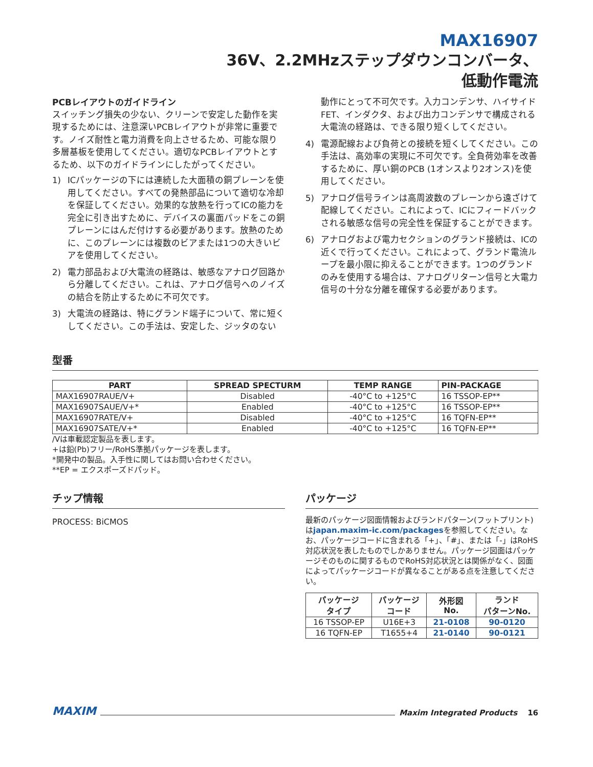MAX16907
36V、2.2MHzステップダウンコンバータ、
低動作電流
PCBレイアウトのガイドライン
スイッチング損失の少ない、クリーンで安定した動作を実現するためには、注意深いPCBレイアウトが非常に重要です。ノイズ耐性と電力消費を向上させるため、可能な限り多層基板を使用してください。適切なPCBレイアウトとするため、以下のガイドラインにしたがってください。
1) ICパッケージの下には連続した大面積の銅プレーンを使用してください。すべての発熱部品について適切な冷却を保証してください。効果的な放熱を行ってICの能力を完全に引き出すために、デバイスの裏面パッドをこの銅プレーンにはんだ付けする必要があります。放熱のために、このプレーンには複数のビアまたは1つの大きいビアを使用してください。
2) 電力部品および大電流の経路は、敏感なアナログ回路から分離してください。これは、アナログ信号へのノイズの結合を防止するために不可欠です。
3) 大電流の経路は、特にグランド端子について、常に短くしてください。この手法は、安定した、ジッタのない
動作にとって不可欠です。入力コンデンサ、ハイサイドFET、インダクタ、および出力コンデンサで構成される大電流の経路は、できる限り短くしてください。
4) 電源配線および負荷との接続を短くしてください。この手法は、高効率の実現に不可欠です。全負荷効率を改善するために、厚い銅のPCB (1オンスより2オンス)を使用してください。
5) アナログ信号ラインは高周波数のプレーンから遠ざけて配線してください。これによって、ICにフィードバックされる敏感な信号の完全性を保証することができます。
6) アナログおよび電力セクションのグランド接続は、ICの近くで行ってください。これによって、グランド電流ループを最小限に抑えることができます。1つのグランドのみを使用する場合は、アナログリターン信号と大電力信号の十分な分離を確保する必要があります。
型番
| PART | SPREAD SPECTURM | TEMP RANGE | PIN-PACKAGE |
| --- | --- | --- | --- |
| MAX16907RAUE/V+ | Disabled | -40°C to +125°C | 16 TSSOP-EP** |
| MAX16907SAUE/V+* | Enabled | -40°C to +125°C | 16 TSSOP-EP** |
| MAX16907RATE/V+ | Disabled | -40°C to +125°C | 16 TQFN-EP** |
| MAX16907SATE/V+* | Enabled | -40°C to +125°C | 16 TQFN-EP** |
/Vは車載認定製品を表します。
+は鉛(Pb)フリー/RoHS準拠パッケージを表します。
*開発中の製品。入手性に関してはお問い合わせください。
**EP = エクスポーズドパッド。
チップ情報
PROCESS: BiCMOS
パッケージ
最新のパッケージ図面情報およびランドパターン(フットプリント)はjapan.maxim-ic.com/packagesを参照してください。なお、パッケージコードに含まれる「+」、「#」、または「-」はRoHS対応状況を表したものでしかありません。パッケージ図面はパッケージそのものに関するものでRoHS対応状況とは関係がなく、図面によってパッケージコードが異なることがある点を注意してください。
| パッケージ タイプ | パッケージ コード | 外形図 No. | ランド パターンNo. |
| --- | --- | --- | --- |
| 16 TSSOP-EP | U16E+3 | 21-0108 | 90-0120 |
| 16 TQFN-EP | T1655+4 | 21-0140 | 90-0121 |
MAXIM Maxim Integrated Products 16